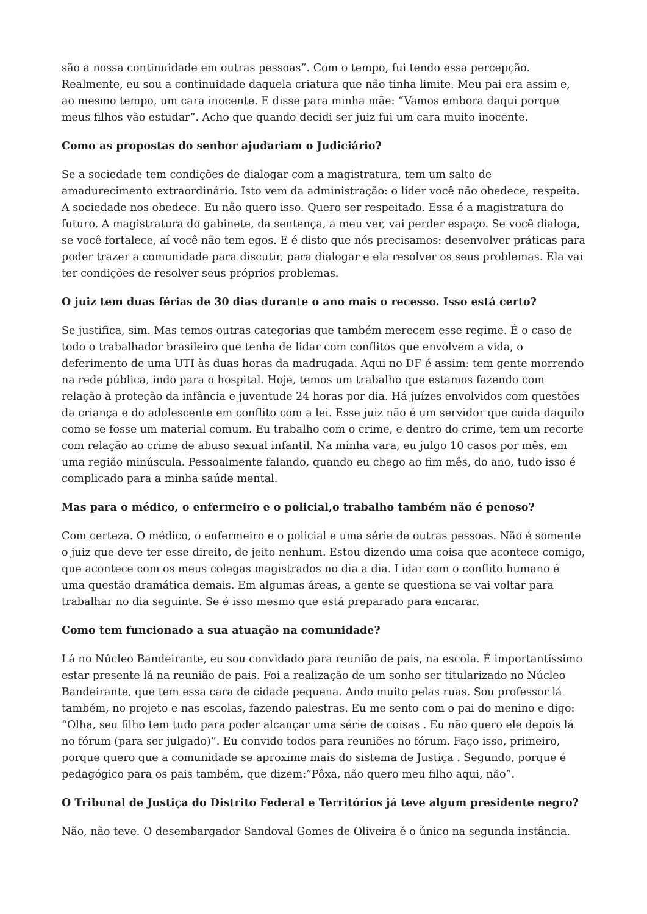são a nossa continuidade em outras pessoas”. Com o tempo, fui tendo essa percepção. Realmente, eu sou a continuidade daquela criatura que não tinha limite. Meu pai era assim e, ao mesmo tempo, um cara inocente. E disse para minha mãe: “Vamos embora daqui porque meus filhos vão estudar”. Acho que quando decidi ser juiz fui um cara muito inocente.
Como as propostas do senhor ajudariam o Judiciário?
Se a sociedade tem condições de dialogar com a magistratura, tem um salto de amadurecimento extraordinário. Isto vem da administração: o líder você não obedece, respeita. A sociedade nos obedece. Eu não quero isso. Quero ser respeitado. Essa é a magistratura do futuro. A magistratura do gabinete, da sentença, a meu ver, vai perder espaço. Se você dialoga, se você fortalece, aí você não tem egos. E é disto que nós precisamos: desenvolver práticas para poder trazer a comunidade para discutir, para dialogar e ela resolver os seus problemas. Ela vai ter condições de resolver seus próprios problemas.
O juiz tem duas férias de 30 dias durante o ano mais o recesso. Isso está certo?
Se justifica, sim. Mas temos outras categorias que também merecem esse regime. É o caso de todo o trabalhador brasileiro que tenha de lidar com conflitos que envolvem a vida, o deferimento de uma UTI às duas horas da madrugada. Aqui no DF é assim: tem gente morrendo na rede pública, indo para o hospital. Hoje, temos um trabalho que estamos fazendo com relação à proteção da infância e juventude 24 horas por dia. Há juízes envolvidos com questões da criança e do adolescente em conflito com a lei. Esse juiz não é um servidor que cuida daquilo como se fosse um material comum. Eu trabalho com o crime, e dentro do crime, tem um recorte com relação ao crime de abuso sexual infantil. Na minha vara, eu julgo 10 casos por mês, em uma região minúscula. Pessoalmente falando, quando eu chego ao fim mês, do ano, tudo isso é complicado para a minha saúde mental.
Mas para o médico, o enfermeiro e o policial,o trabalho também não é penoso?
Com certeza. O médico, o enfermeiro e o policial e uma série de outras pessoas. Não é somente o juiz que deve ter esse direito, de jeito nenhum. Estou dizendo uma coisa que acontece comigo, que acontece com os meus colegas magistrados no dia a dia. Lidar com o conflito humano é uma questão dramática demais. Em algumas áreas, a gente se questiona se vai voltar para trabalhar no dia seguinte. Se é isso mesmo que está preparado para encarar.
Como tem funcionado a sua atuação na comunidade?
Lá no Núcleo Bandeirante, eu sou convidado para reunião de pais, na escola. É importantíssimo estar presente lá na reunião de pais. Foi a realização de um sonho ser titularizado no Núcleo Bandeirante, que tem essa cara de cidade pequena. Ando muito pelas ruas. Sou professor lá também, no projeto e nas escolas, fazendo palestras. Eu me sento com o pai do menino e digo: “Olha, seu filho tem tudo para poder alcançar uma série de coisas . Eu não quero ele depois lá no fórum (para ser julgado)”. Eu convido todos para reuniões no fórum. Faço isso, primeiro, porque quero que a comunidade se aproxime mais do sistema de Justiça . Segundo, porque é pedagógico para os pais também, que dizem:”Pôxa, não quero meu filho aqui, não”.
O Tribunal de Justiça do Distrito Federal e Territórios já teve algum presidente negro?
Não, não teve. O desembargador Sandoval Gomes de Oliveira é o único na segunda instância.